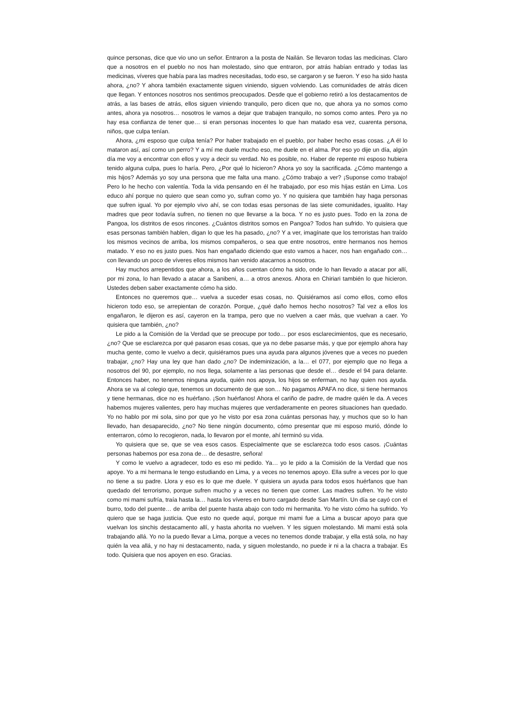quince personas, dice que vio uno un señor. Entraron a la posta de Nailán. Se llevaron todas las medicinas. Claro que a nosotros en el pueblo no nos han molestado, sino que entraron, por atrás habían entrado y todas las medicinas, víveres que había para las madres necesitadas, todo eso, se cargaron y se fueron. Y eso ha sido hasta ahora, ¿no? Y ahora también exactamente siguen viniendo, siguen volviendo. Las comunidades de atrás dicen que llegan. Y entonces nosotros nos sentimos preocupados. Desde que el gobierno retiró a los destacamentos de atrás, a las bases de atrás, ellos siguen viniendo tranquilo, pero dicen que no, que ahora ya no somos como antes, ahora ya nosotros… nosotros le vamos a dejar que trabajen tranquilo, no somos como antes. Pero ya no hay esa confianza de tener que… si eran personas inocentes lo que han matado esa vez, cuarenta persona, niños, que culpa tenían.
Ahora, ¿mi esposo que culpa tenía? Por haber trabajado en el pueblo, por haber hecho esas cosas. ¿A él lo mataron así, así como un perro? Y a mí me duele mucho eso, me duele en el alma. Por eso yo dije un día, algún día me voy a encontrar con ellos y voy a decir su verdad. No es posible, no. Haber de repente mi esposo hubiera tenido alguna culpa, pues lo haría. Pero, ¿Por qué lo hicieron? Ahora yo soy la sacrificada. ¿Cómo mantengo a mis hijos? Además yo soy una persona que me falta una mano. ¿Cómo trabajo a ver? ¡Suponse como trabajo! Pero lo he hecho con valentía. Toda la vida pensando en él he trabajado, por eso mis hijas están en Lima. Los educo ahí porque no quiero que sean como yo, sufran como yo. Y no quisiera que también hay haga personas que sufren igual. Yo por ejemplo vivo ahí, se con todas esas personas de las siete comunidades, igualito. Hay madres que peor todavía sufren, no tienen no que llevarse a la boca. Y no es justo pues. Todo en la zona de Pangoa, los distritos de esos rincones. ¿Cuántos distritos somos en Pangoa? Todos han sufrido. Yo quisiera que esas personas también hablen, digan lo que les ha pasado, ¿no? Y a ver, imagínate que los terroristas han traído los mismos vecinos de arriba, los mismos compañeros, o sea que entre nosotros, entre hermanos nos hemos matado. Y eso no es justo pues. Nos han engañado diciendo que esto vamos a hacer, nos han engañado con… con llevando un poco de víveres ellos mismos han venido atacarnos a nosotros.
Hay muchos arrepentidos que ahora, a los años cuentan cómo ha sido, onde lo han llevado a atacar por allí, por mi zona, lo han llevado a atacar a Sanibeni, a… a otros anexos. Ahora en Chiriari también lo que hicieron. Ustedes deben saber exactamente cómo ha sido.
Entonces no queremos que… vuelva a suceder esas cosas, no. Quisiéramos así como ellos, como ellos hicieron todo eso, se arrepientan de corazón. Porque, ¿qué daño hemos hecho nosotros? Tal vez a ellos los engañaron, le dijeron es así, cayeron en la trampa, pero que no vuelven a caer más, que vuelvan a caer. Yo quisiera que también, ¿no?
Le pido a la Comisión de la Verdad que se preocupe por todo… por esos esclarecimientos, que es necesario, ¿no? Que se esclarezca por qué pasaron esas cosas, que ya no debe pasarse más, y que por ejemplo ahora hay mucha gente, como le vuelvo a decir, quisiéramos pues una ayuda para algunos jóvenes que a veces no pueden trabajar, ¿no? Hay una ley que han dado ¿no? De indeminización, a la… el 077, por ejemplo que no llega a nosotros del 90, por ejemplo, no nos llega, solamente a las personas que desde el… desde el 94 para delante. Entonces haber, no tenemos ninguna ayuda, quién nos apoya, los hijos se enferman, no hay quien nos ayuda. Ahora se va al colegio que, tenemos un documento de que son… No pagamos APAFA no dice, si tiene hermanos y tiene hermanas, dice no es huérfano. ¡Son huérfanos! Ahora el cariño de padre, de madre quién le da. A veces habemos mujeres valientes, pero hay muchas mujeres que verdaderamente en peores situaciones han quedado. Yo no hablo por mi sola, sino por que yo he visto por esa zona cuántas personas hay, y muchos que so lo han llevado, han desaparecido, ¿no? No tiene ningún documento, cómo presentar que mi esposo murió, dónde lo enterraron, cómo lo recogieron, nada, lo llevaron por el monte, ahí terminó su vida.
Yo quisiera que se, que se vea esos casos. Especialmente que se esclarezca todo esos casos. ¡Cuántas personas habemos por esa zona de… de desastre, señora!
Y como le vuelvo a agradecer, todo es eso mi pedido. Ya… yo le pido a la Comisión de la Verdad que nos apoye. Yo a mi hermana le tengo estudiando en Lima, y a veces no tenemos apoyo. Ella sufre a veces por lo que no tiene a su padre. Llora y eso es lo que me duele. Y quisiera un ayuda para todos esos huérfanos que han quedado del terrorismo, porque sufren mucho y a veces no tienen que comer. Las madres sufren. Yo he visto como mi mami sufría, traía hasta la… hasta los víveres en burro cargado desde San Martín. Un día se cayó con el burro, todo del puente… de arriba del puente hasta abajo con todo mi hermanita. Yo he visto cómo ha sufrido. Yo quiero que se haga justicia. Que esto no quede aquí, porque mi mami fue a Lima a buscar apoyo para que vuelvan los sinchis destacamento allí, y hasta ahorita no vuelven. Y les siguen molestando. Mi mami está sola trabajando allá. Yo no la puedo llevar a Lima, porque a veces no tenemos donde trabajar, y ella está sola, no hay quién la vea allá, y no hay ni destacamento, nada, y siguen molestando, no puede ir ni a la chacra a trabajar. Es todo. Quisiera que nos apoyen en eso. Gracias.